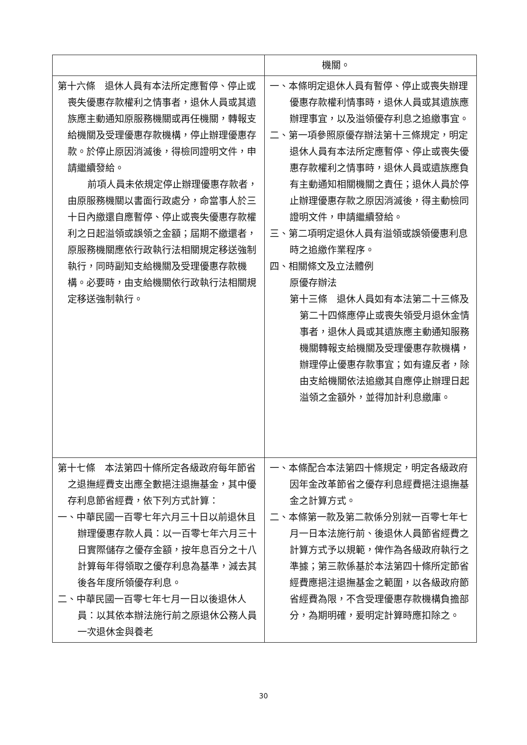| | 機關。 |
| 第十六條 退休人員有本法所定應暫停、停止或喪失優惠存款權利之情事者，退休人員或其遺族應主動通知原服務機關或再任機關，轉報支給機關及受理優惠存款機構，停止辦理優惠存款。於停止原因消滅後，得檢同證明文件，申請繼續發給。 前項人員未依規定停止辦理優惠存款者，由原服務機關以書面行政處分，命當事人於三十日內繳還自應暫停、停止或喪失優惠存款權利之日起溢領或誤領之金額；屆期不繳還者，原服務機關應依行政執行法相關規定移送強制執行，同時副知支給機關及受理優惠存款機構。必要時，由支給機關依行政執行法相關規定移送強制執行。 | 一、本條明定退休人員有暫停、停止或喪失辦理優惠存款權利情事時，退休人員或其遺族應辦理事宜，以及溢領優存利息之追繳事宜。 二、第一項參照原優存辦法第十三條規定，明定退休人員有本法所定應暫停、停止或喪失優惠存款權利之情事時，退休人員或遺族應負有主動通知相關機關之責任；退休人員於停止辦理優惠存款之原因消滅後，得主動檢同證明文件，申請繼續發給。 三、第二項明定退休人員有溢領或誤領優惠利息時之追繳作業程序。 四、相關條文及立法體例 原優存辦法 第十三條 退休人員如有本法第二十三條及第二十四條應停止或喪失領受月退休金情事者，退休人員或其遺族應主動通知服務機關轉報支給機關及受理優惠存款機構，辦理停止優惠存款事宜；如有違反者，除由支給機關依法追繳其自應停止辦理日起溢領之金額外，並得加計利息繳庫。 |
| 第十七條 本法第四十條所定各級政府每年節省之退撫經費支出應全數挹注退撫基金，其中優存利息節省經費，依下列方式計算： 一、中華民國一百零七年六月三十日以前退休且辦理優惠存款人員：以一百零七年六月三十日實際儲存之優存金額，按年息百分之十八計算每年得領取之優存利息為基準，減去其後各年度所領優存利息。 二、中華民國一百零七年七月一日以後退休人員：以其依本辦法施行前之原退休公務人員一次退休金與養老 | 一、本條配合本法第四十條規定，明定各級政府因年金改革節省之優存利息經費挹注退撫基金之計算方式。 二、本條第一款及第二款係分別就一百零七年七月一日本法施行前、後退休人員節省經費之計算方式予以規範，俾作為各級政府執行之準據；第三款係基於本法第四十條所定節省經費應挹注退撫基金之範圍，以各級政府節省經費為限，不含受理優惠存款機構負擔部分，為期明確，爰明定計算時應扣除之。 |
30